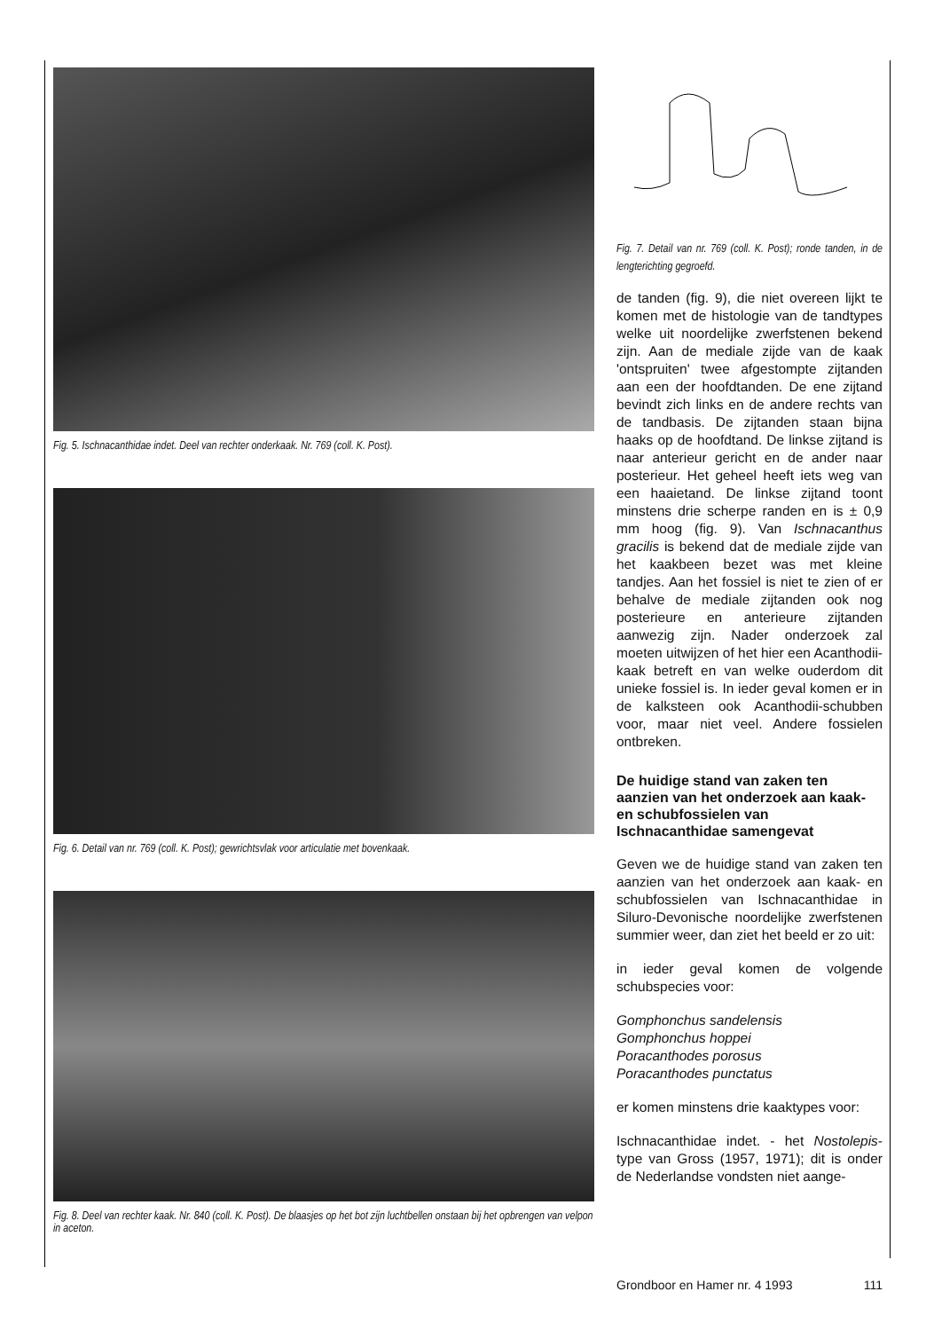Fig. 5. Ischnacanthidae indet. Deel van rechter onderkaak. Nr. 769 (coll. K. Post).
Fig. 6. Detail van nr. 769 (coll. K. Post); gewrichtsvlak voor articulatie met bovenkaak.
Fig. 8. Deel van rechter kaak. Nr. 840 (coll. K. Post). De blaasjes op het bot zijn luchtbellen onstaan bij het opbrengen van velpon in aceton.
Fig. 7. Detail van nr. 769 (coll. K. Post); ronde tanden, in de lengterichting gegroefd.
de tanden (fig. 9), die niet overeen lijkt te komen met de histologie van de tandtypes welke uit noordelijke zwerfstenen bekend zijn. Aan de mediale zijde van de kaak 'ontspruiten' twee afgestompte zijtanden aan een der hoofdtanden. De ene zijtand bevindt zich links en de andere rechts van de tandbasis. De zijtanden staan bijna haaks op de hoofdtand. De linkse zijtand is naar anterieur gericht en de ander naar posterieur. Het geheel heeft iets weg van een haaietand. De linkse zijtand toont minstens drie scherpe randen en is ± 0,9 mm hoog (fig. 9). Van Ischnacanthus gracilis is bekend dat de mediale zijde van het kaakbeen bezet was met kleine tandjes. Aan het fossiel is niet te zien of er behalve de mediale zijtanden ook nog posterieure en anterieure zijtanden aanwezig zijn. Nader onderzoek zal moeten uitwijzen of het hier een Acanthodii-kaak betreft en van welke ouderdom dit unieke fossiel is. In ieder geval komen er in de kalksteen ook Acanthodii-schubben voor, maar niet veel. Andere fossielen ontbreken.
De huidige stand van zaken ten aanzien van het onderzoek aan kaak- en schubfossielen van Ischnacanthidae samengevat
Geven we de huidige stand van zaken ten aanzien van het onderzoek aan kaak- en schubfossielen van Ischnacanthidae in Siluro-Devonische noordelijke zwerfstenen summier weer, dan ziet het beeld er zo uit:
in ieder geval komen de volgende schubspecies voor:
Gomphonchus sandelensis
Gomphonchus hoppei
Poracanthodes porosus
Poracanthodes punctatus
er komen minstens drie kaaktypes voor:
Ischnacanthidae indet. - het Nostolepis-type van Gross (1957, 1971); dit is onder de Nederlandse vondsten niet aange-
Grondboor en Hamer nr. 4 1993 111